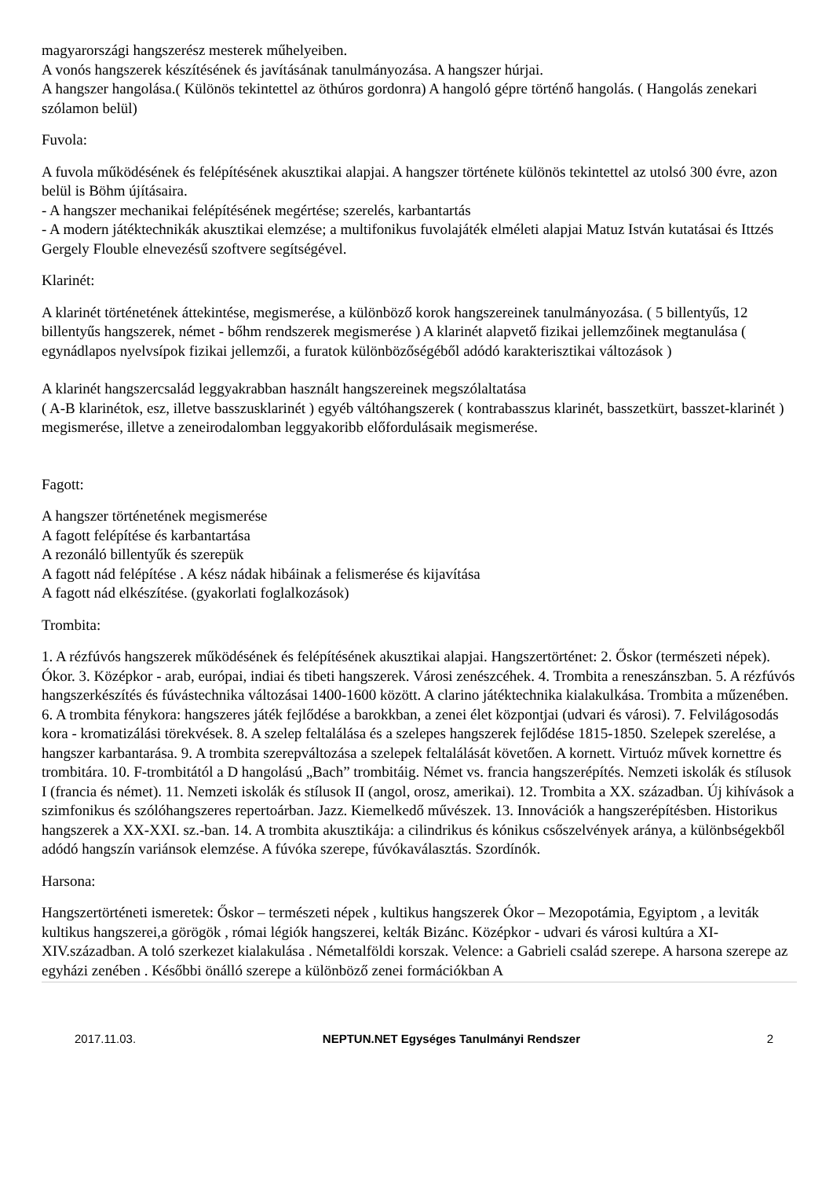magyarországi hangszerész mesterek műhelyeiben.
A vonós hangszerek készítésének és javításának tanulmányozása. A hangszer húrjai.
A hangszer hangolása.( Különös tekintettel az öthúros gordonra) A hangoló gépre történő hangolás. ( Hangolás zenekari szólamon belül)
Fuvola:
A fuvola működésének és felépítésének akusztikai alapjai. A hangszer története különös tekintettel az utolsó 300 évre, azon belül is Böhm újításaira.
- A hangszer mechanikai felépítésének megértése; szerelés, karbantartás
- A modern játéktechnikák akusztikai elemzése; a multifonikus fuvolajáték elméleti alapjai Matuz István kutatásai és Ittzés Gergely Flouble elnevezésű szoftvere segítségével.
Klarinét:
A klarinét történetének áttekintése, megismerése, a különböző korok hangszereinek tanulmányozása. ( 5 billentyűs, 12 billentyűs hangszerek, német - bőhm rendszerek megismerése ) A klarinét alapvető fizikai jellemzőinek megtanulása ( egynádlapos nyelvsípok fizikai jellemzői, a furatok különbözőségéből adódó karakterisztikai változások )
A klarinét hangszercsalád leggyakrabban használt hangszereinek megszólaltatása
( A-B klarinétok, esz, illetve basszusklarinét ) egyéb váltóhangszerek ( kontrabasszus klarinét, basszetkürt, basszet-klarinét ) megismerése, illetve a zeneirodalomban leggyakoribb előfordulásaik megismerése.
Fagott:
A hangszer történetének megismerése
A fagott felépítése és karbantartása
A rezonáló billentyűk és szerepük
A fagott nád felépítése . A kész nádak hibáinak a felismerése és kijavítása
A fagott nád elkészítése. (gyakorlati foglalkozások)
Trombita:
1. A rézfúvós hangszerek működésének és felépítésének akusztikai alapjai. Hangszertörténet: 2. Őskor (természeti népek). Ókor. 3. Középkor - arab, európai, indiai és tibeti hangszerek. Városi zenészcéhek. 4. Trombita a reneszánszban. 5. A rézfúvós hangszerkészítés és fúvástechnika változásai 1400-1600 között. A clarino játéktechnika kialakulkása. Trombita a műzenében. 6. A trombita fénykora: hangszeres játék fejlődése a barokkban, a zenei élet központjai (udvari és városi). 7. Felvilágosodás kora - kromatizálási törekvések. 8. A szelep feltalálása és a szelepes hangszerek fejlődése 1815-1850. Szelepek szerelése, a hangszer karbantarása. 9. A trombita szerepváltozása a szelepek feltalálását követően. A kornett. Virtuóz művek kornettre és trombitára. 10. F-trombitától a D hangolású „Bach” trombitáig. Német vs. francia hangszerépítés. Nemzeti iskolák és stílusok I (francia és német). 11. Nemzeti iskolák és stílusok II (angol, orosz, amerikai). 12. Trombita a XX. században. Új kihívások a szimfonikus és szólóhangszeres repertoárban. Jazz. Kiemelkedő művészek. 13. Innovációk a hangszerépítésben. Historikus hangszerek a XX-XXI. sz.-ban. 14. A trombita akusztikája: a cilindrikus és kónikus csőszelvények aránya, a különbségekből adódó hangszín variánsok elemzése. A fúvóka szerepe, fúvókaválasztás. Szordínók.
Harsona:
Hangszertörténeti ismeretek: Őskor – természeti népek , kultikus hangszerek Ókor – Mezopotámia, Egyiptom , a leviták kultikus hangszerei,a görögök , római légiók hangszerei, kelták Bizánc. Középkor - udvari és városi kultúra a XI-XIV.században. A toló szerkezet kialakulása . Németalföldi korszak. Velence: a Gabrieli család szerepe. A harsona szerepe az egyházi zenében . Későbbi önálló szerepe a különböző zenei formációkban A
2017.11.03. NEPTUN.NET Egységes Tanulmányi Rendszer 2